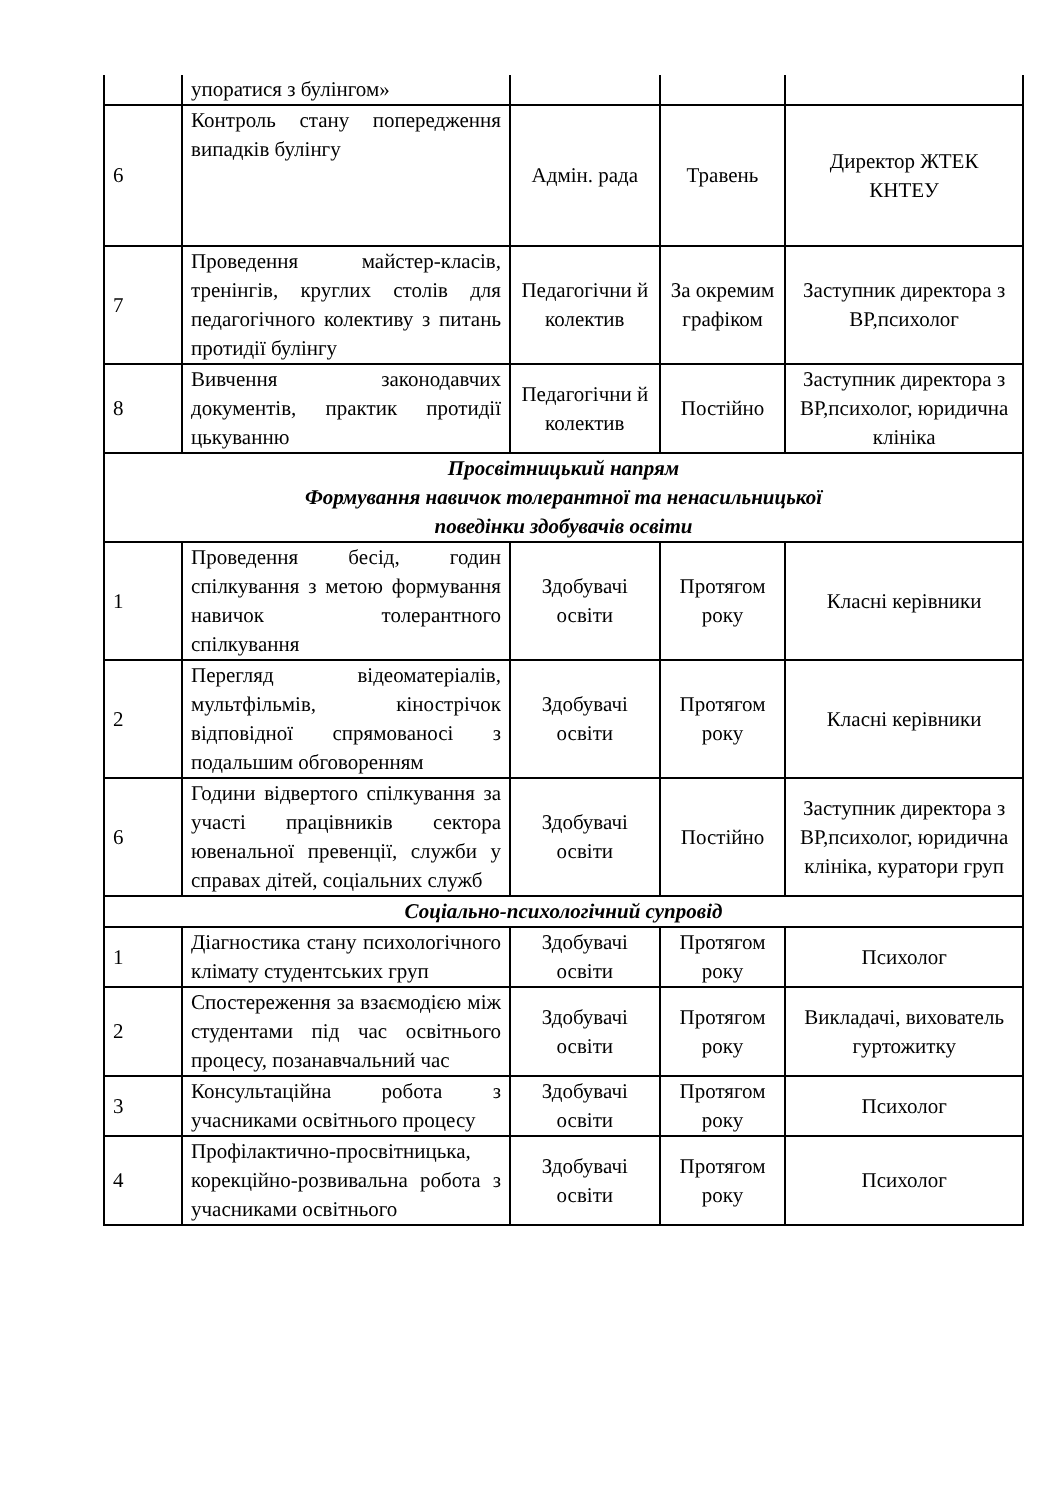| | упоратися з булінгом» | | | |
| 6 | Контроль стану попередження випадків булінгу | Адмін. рада | Травень | Директор ЖТЕК КНТЕУ |
| 7 | Проведення майстер-класів, тренінгів, круглих столів для педагогічного колективу з питань протидії булінгу | Педагогічни й колектив | За окремим графіком | Заступник директора з ВР,психолог |
| 8 | Вивчення законодавчих документів, практик протидії цькуванню | Педагогічни й колектив | Постійно | Заступник директора з ВР,психолог, юридична клініка |
| Просвітницький напрям Формування навичок толерантної та ненасильницької поведінки здобувачів освіти | | | | |
| 1 | Проведення бесід, годин спілкування з метою формування навичок толерантного спілкування | Здобувачі освіти | Протягом року | Класні керівники |
| 2 | Перегляд відеоматеріалів, мультфільмів, кінострічок відповідної спрямованосі з подальшим обговоренням | Здобувачі освіти | Протягом року | Класні керівники |
| 6 | Години відвертого спілкування за участі працівників сектора ювенальної превенції, служби у справах дітей, соціальних служб | Здобувачі освіти | Постійно | Заступник директора з ВР,психолог, юридична клініка, куратори груп |
| Соціально-психологічний супровід | | | | |
| 1 | Діагностика стану психологічного клімату студентських груп | Здобувачі освіти | Протягом року | Психолог |
| 2 | Спостереження за взаємодією між студентами під час освітнього процесу, позанавчальний час | Здобувачі освіти | Протягом року | Викладачі, вихователь гуртожитку |
| 3 | Консультаційна робота з учасниками освітнього процесу | Здобувачі освіти | Протягом року | Психолог |
| 4 | Профілактично-просвітницька, корекційно-розвивальна робота з учасниками освітнього | Здобувачі освіти | Протягом року | Психолог |